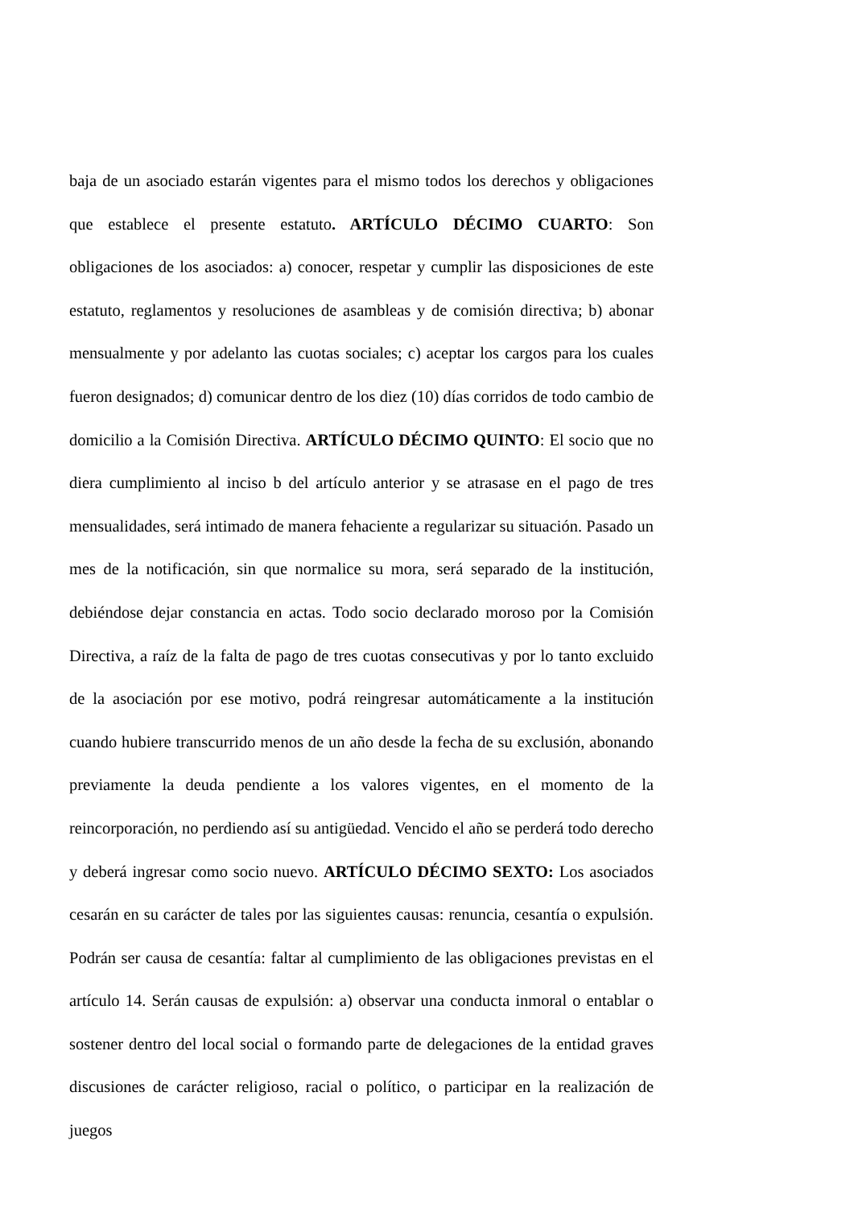baja de un asociado estarán vigentes para el mismo todos los derechos y obligaciones que establece el presente estatuto. ARTÍCULO DÉCIMO CUARTO: Son obligaciones de los asociados: a) conocer, respetar y cumplir las disposiciones de este estatuto, reglamentos y resoluciones de asambleas y de comisión directiva; b) abonar mensualmente y por adelanto las cuotas sociales; c) aceptar los cargos para los cuales fueron designados; d) comunicar dentro de los diez (10) días corridos de todo cambio de domicilio a la Comisión Directiva. ARTÍCULO DÉCIMO QUINTO: El socio que no diera cumplimiento al inciso b del artículo anterior y se atrasase en el pago de tres mensualidades, será intimado de manera fehaciente a regularizar su situación. Pasado un mes de la notificación, sin que normalice su mora, será separado de la institución, debiéndose dejar constancia en actas. Todo socio declarado moroso por la Comisión Directiva, a raíz de la falta de pago de tres cuotas consecutivas y por lo tanto excluido de la asociación por ese motivo, podrá reingresar automáticamente a la institución cuando hubiere transcurrido menos de un año desde la fecha de su exclusión, abonando previamente la deuda pendiente a los valores vigentes, en el momento de la reincorporación, no perdiendo así su antigüedad. Vencido el año se perderá todo derecho y deberá ingresar como socio nuevo. ARTÍCULO DÉCIMO SEXTO: Los asociados cesarán en su carácter de tales por las siguientes causas: renuncia, cesantía o expulsión. Podrán ser causa de cesantía: faltar al cumplimiento de las obligaciones previstas en el artículo 14. Serán causas de expulsión: a) observar una conducta inmoral o entablar o sostener dentro del local social o formando parte de delegaciones de la entidad graves discusiones de carácter religioso, racial o político, o participar en la realización de juegos